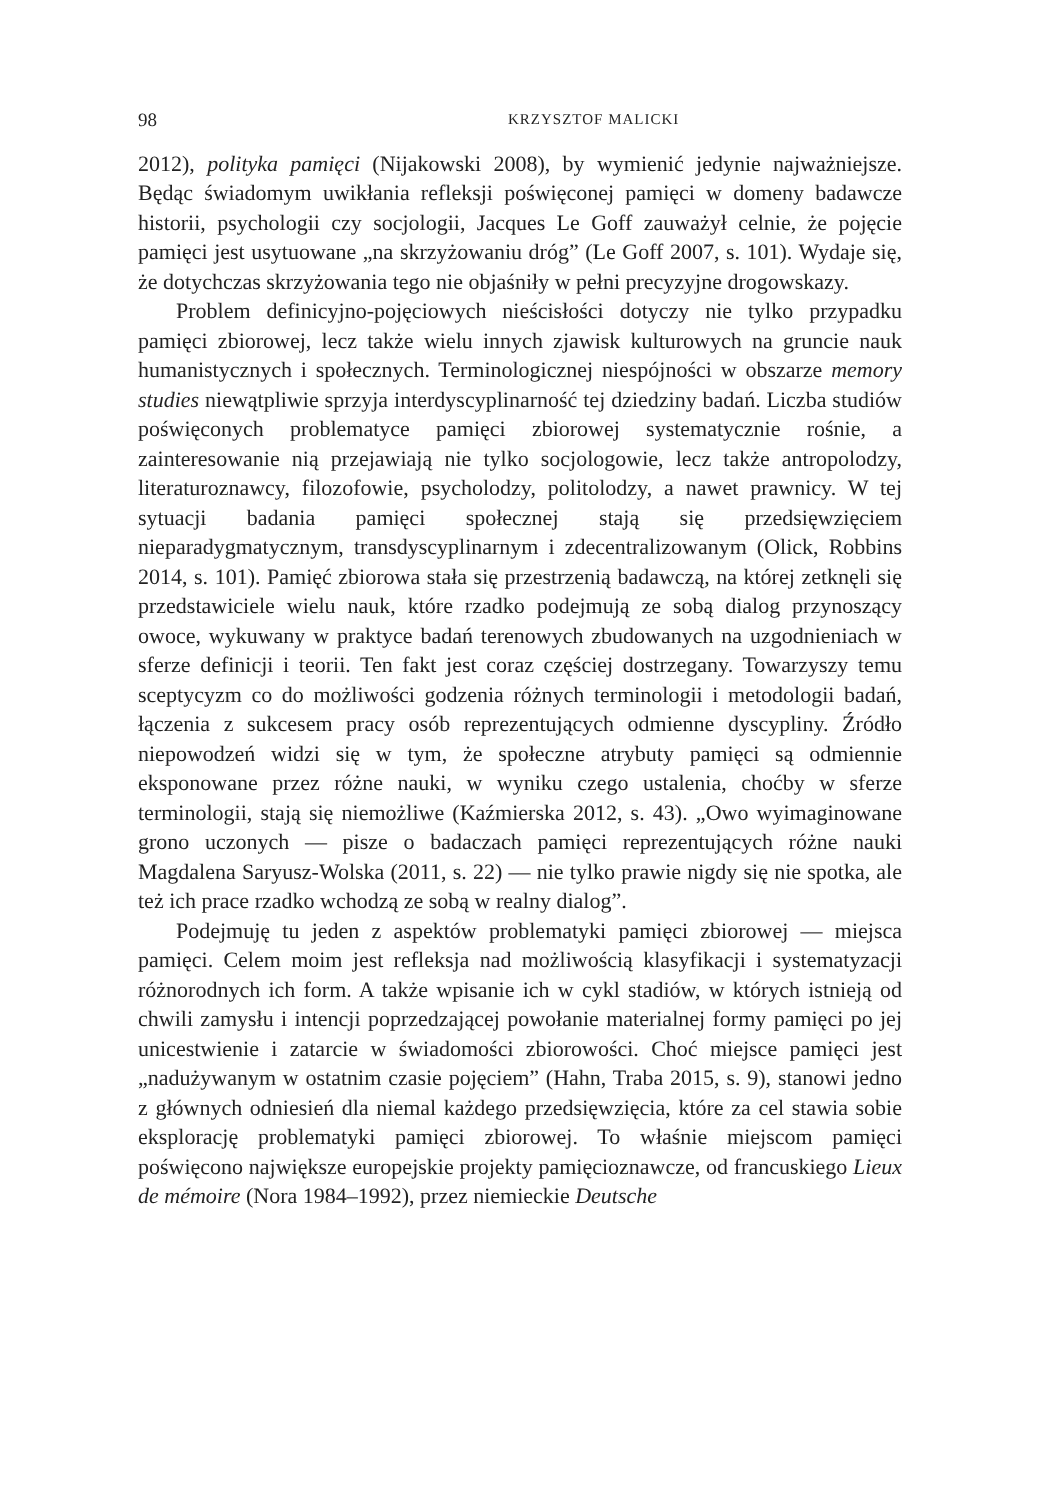98 KRZYSZTOF MALICKI
2012), polityka pamięci (Nijakowski 2008), by wymienić jedynie najważniejsze. Będąc świadomym uwikłania refleksji poświęconej pamięci w domeny badawcze historii, psychologii czy socjologii, Jacques Le Goff zauważył celnie, że pojęcie pamięci jest usytuowane „na skrzyżowaniu dróg” (Le Goff 2007, s. 101). Wydaje się, że dotychczas skrzyżowania tego nie objaśniły w pełni precyzyjne drogowskazy.
Problem definicyjno-pojęciowych nieścisłości dotyczy nie tylko przypadku pamięci zbiorowej, lecz także wielu innych zjawisk kulturowych na gruncie nauk humanistycznych i społecznych. Terminologicznej niespójności w obszarze memory studies niewątpliwie sprzyja interdyscyplinarność tej dziedziny badań. Liczba studiów poświęconych problematyce pamięci zbiorowej systematycznie rośnie, a zainteresowanie nią przejawiają nie tylko socjologowie, lecz także antropolodzy, literaturoznawcy, filozofowie, psycholodzy, politolodzy, a nawet prawnicy. W tej sytuacji badania pamięci społecznej stają się przedsięwzięciem nieparadygmatycznym, transdyscyplinarnym i zdecentralizowanym (Olick, Robbins 2014, s. 101). Pamięć zbiorowa stała się przestrzenią badawczą, na której zetknęli się przedstawiciele wielu nauk, które rzadko podejmują ze sobą dialog przynoszący owoce, wykuwany w praktyce badań terenowych zbudowanych na uzgodnieniach w sferze definicji i teorii. Ten fakt jest coraz częściej dostrzegany. Towarzyszy temu sceptycyzm co do możliwości godzenia różnych terminologii i metodologii badań, łączenia z sukcesem pracy osób reprezentujących odmienne dyscypliny. Źródło niepowodzeń widzi się w tym, że społeczne atrybuty pamięci są odmiennie eksponowane przez różne nauki, w wyniku czego ustalenia, choćby w sferze terminologii, stają się niemożliwe (Kaźmierska 2012, s. 43). „Owo wyimaginowane grono uczonych — pisze o badaczach pamięci reprezentujących różne nauki Magdalena Saryusz-Wolska (2011, s. 22) — nie tylko prawie nigdy się nie spotka, ale też ich prace rzadko wchodzą ze sobą w realny dialog”.
Podejmuję tu jeden z aspektów problematyki pamięci zbiorowej — miejsca pamięci. Celem moim jest refleksja nad możliwością klasyfikacji i systematyzacji różnorodnych ich form. A także wpisanie ich w cykl stadiów, w których istnieją od chwili zamysłu i intencji poprzedzającej powołanie materialnej formy pamięci po jej unicestwienie i zatarcie w świadomości zbiorowości. Choć miejsce pamięci jest „nadużywanym w ostatnim czasie pojęciem” (Hahn, Traba 2015, s. 9), stanowi jedno z głównych odniesień dla niemal każdego przedsięwzięcia, które za cel stawia sobie eksplorację problematyki pamięci zbiorowej. To właśnie miejscom pamięci poświęcono największe europejskie projekty pamięcioznawcze, od francuskiego Lieux de mémoire (Nora 1984–1992), przez niemieckie Deutsche